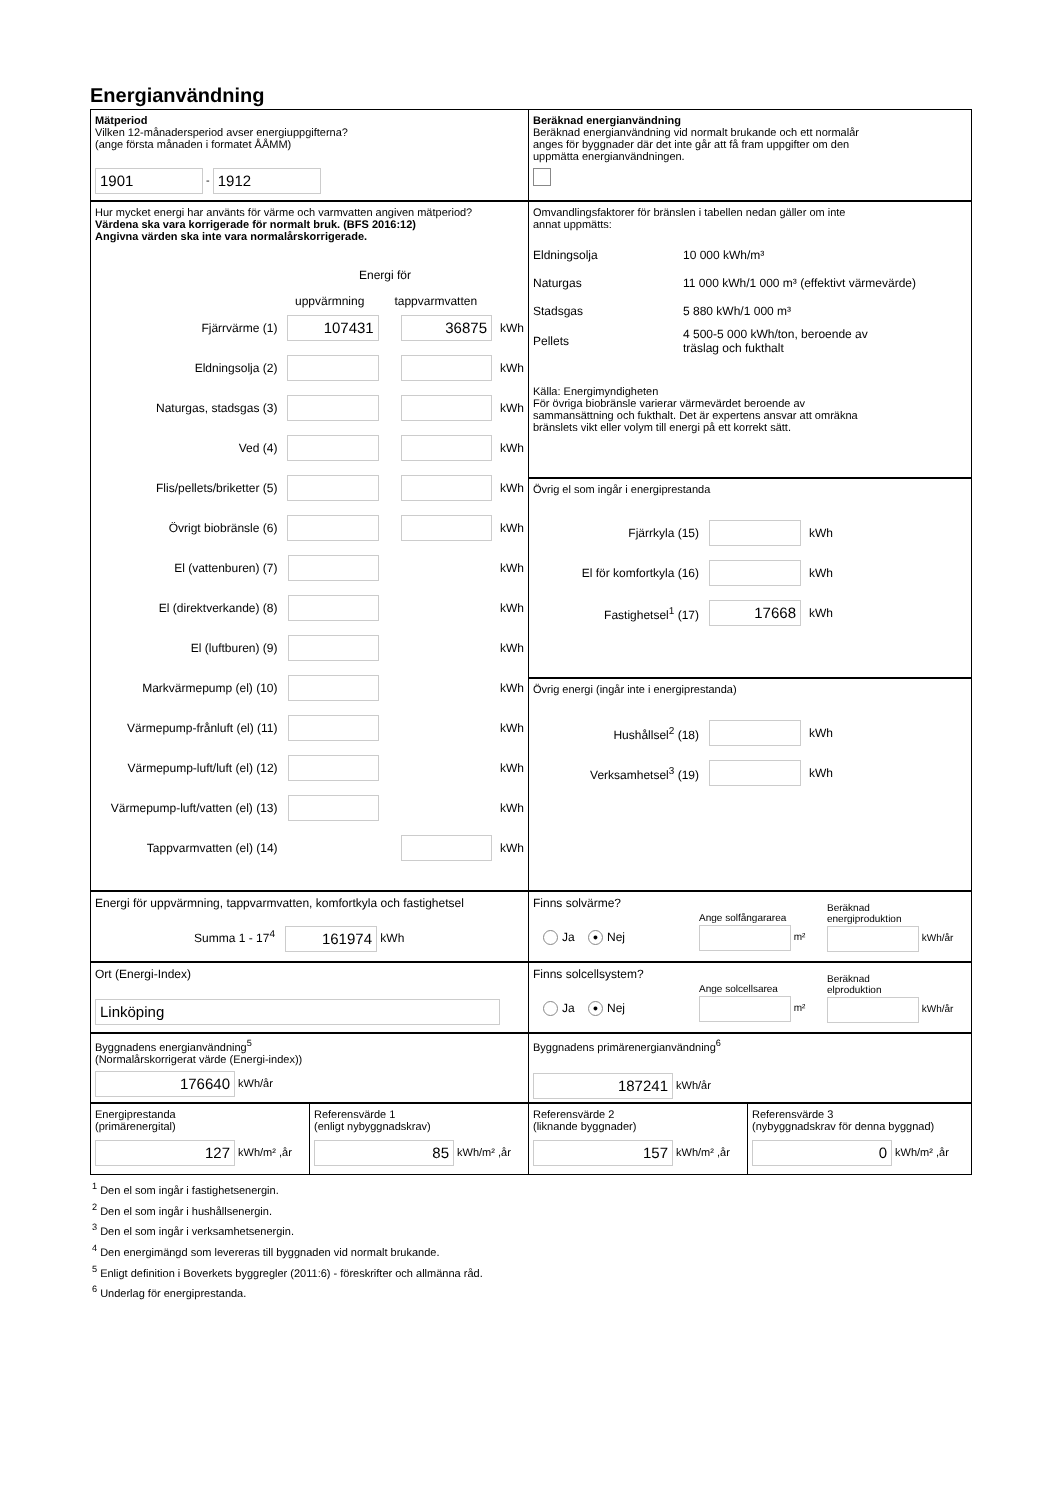Energianvändning
Mätperiod
Vilken 12-månadersperiod avser energiuppgifterna?
(ange första månaden i formatet ÅÅMM)
1901 - 1912
Beräknad energianvändning
Beräknad energianvändning vid normalt brukande och ett normalår
anges för byggnader där det inte går att få fram uppgifter om den
uppmätta energianvändningen.
Hur mycket energi har använts för värme och varmvatten angiven mätperiod?
Värdena ska vara korrigerade för normalt bruk. (BFS 2016:12)
Angivna värden ska inte vara normalårskorrigerade.
Energi för
uppvärmning tappvarmvatten
Fjärrvärme (1) 107431 36875 kWh
Eldningsolja (2) kWh
Naturgas, stadsgas (3) kWh
Ved (4) kWh
Flis/pellets/briketter (5) kWh
Övrigt biobränsle (6) kWh
El (vattenburen) (7) kWh
El (direktverkande) (8) kWh
El (luftburen) (9) kWh
Markvärmepump (el) (10) kWh
Värmepump-frånluft (el) (11) kWh
Värmepump-luft/luft (el) (12) kWh
Värmepump-luft/vatten (el) (13) kWh
Tappvarmvatten (el) (14) kWh
Omvandlingsfaktorer för bränslen i tabellen nedan gäller om inte
annat uppmätts:
Eldningsolja 10 000 kWh/m³
Naturgas 11 000 kWh/1 000 m³ (effektivt värmevärde)
Stadsgas 5 880 kWh/1 000 m³
Pellets 4 500-5 000 kWh/ton, beroende av
träslag och fukthalt
Källa: Energimyndigheten
För övriga biobränsle varierar värmevärdet beroende av
sammansättning och fukthalt. Det är expertens ansvar att omräkna
bränslets vikt eller volym till energi på ett korrekt sätt.
Övrig el som ingår i energiprestanda
Fjärrkyla (15) kWh
El för komfortkyla (16) kWh
Fastighetsel<sup>1</sup> (17) 17668 kWh
Övrig energi (ingår inte i energiprestanda)
Hushållsel<sup>2</sup> (18) kWh
Verksamhetsel<sup>3</sup> (19) kWh
Energi för uppvärmning, tappvarmvatten, komfortkyla och fastighetsel
Summa 1 - 17<sup>4</sup> 161974 kWh
Finns solvärme?
Ja ● Nej
Ange solfångararea
m²
Beräknad
energiproduktion
kWh/år
Ort (Energi-Index)
Linköping
Finns solcellsystem?
Ja ● Nej
Ange solcellsarea
m²
Beräknad
elproduktion
kWh/år
Byggnadens energianvändning<sup>5</sup>
(Normalårskorrigerat värde (Energi-index))
176640 kWh/år
Byggnadens primärenergianvändning<sup>6</sup>
187241 kWh/år
Energiprestanda
(primärenergital)
127 kWh/m² ,år
Referensvärde 1
(enligt nybyggnadskrav)
85 kWh/m² ,år
Referensvärde 2
(liknande byggnader)
157 kWh/m² ,år
Referensvärde 3
(nybyggnadskrav för denna byggnad)
0 kWh/m² ,år
<sup>1</sup> Den el som ingår i fastighetsenergin.
<sup>2</sup> Den el som ingår i hushållsenergin.
<sup>3</sup> Den el som ingår i verksamhetsenergin.
<sup>4</sup> Den energimängd som levereras till byggnaden vid normalt brukande.
<sup>5</sup> Enligt definition i Boverkets byggregler (2011:6) - föreskrifter och allmänna råd.
<sup>6</sup> Underlag för energiprestanda.